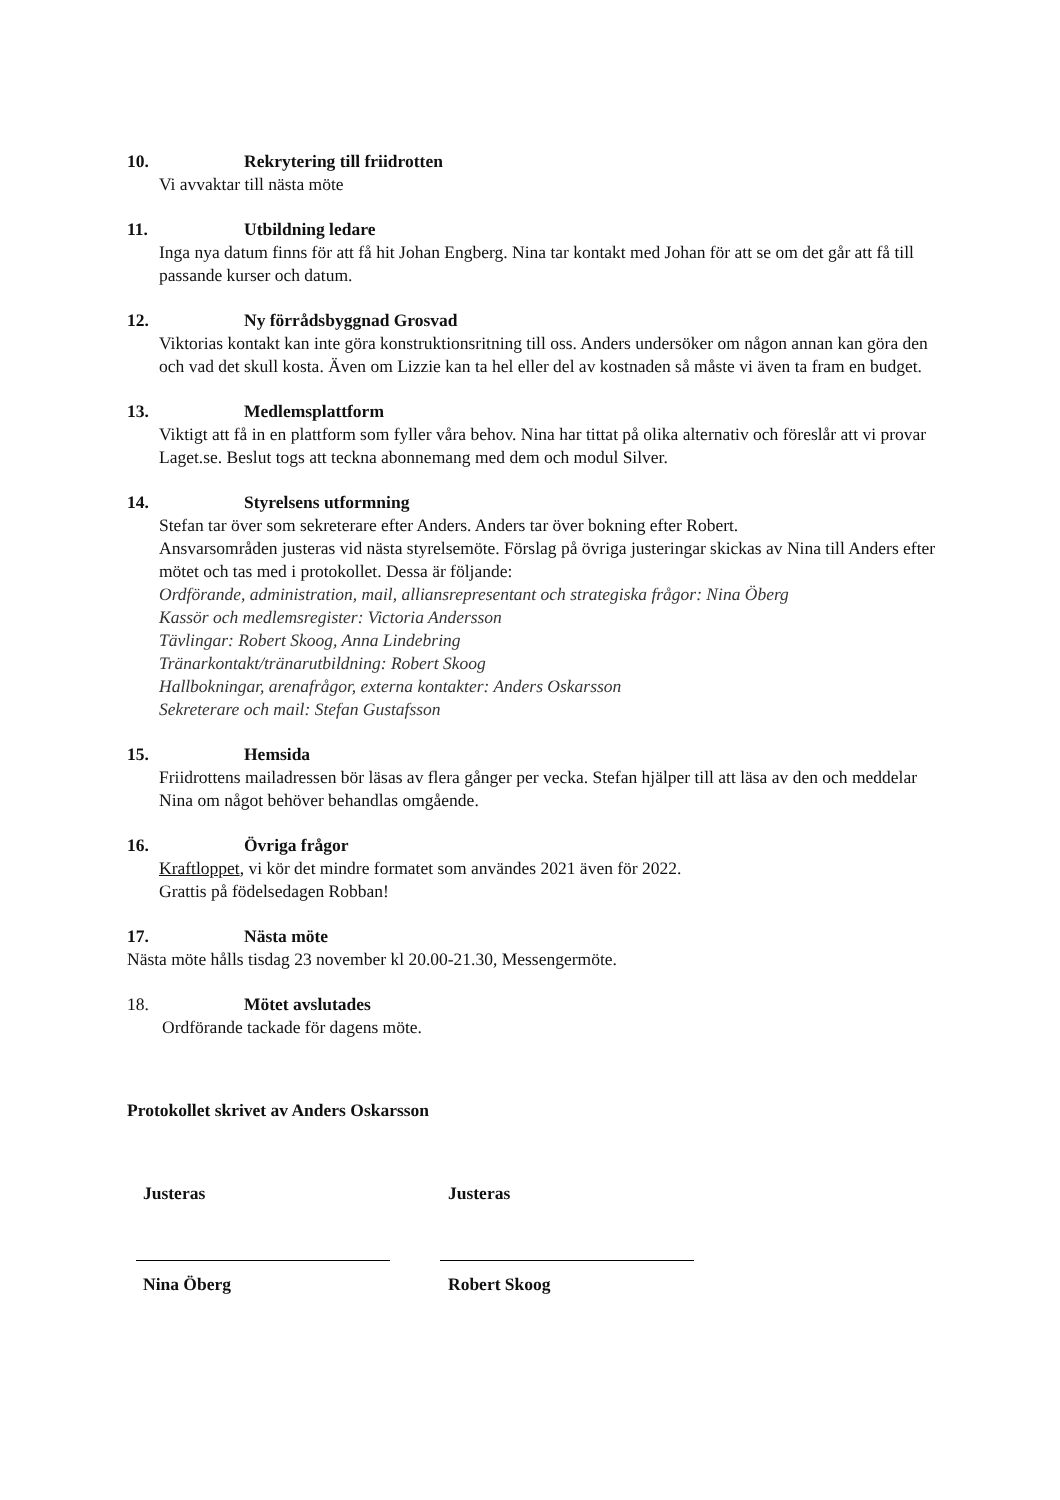10. Rekrytering till friidrotten
Vi avvaktar till nästa möte
11. Utbildning ledare
Inga nya datum finns för att få hit Johan Engberg. Nina tar kontakt med Johan för att se om det går att få till passande kurser och datum.
12. Ny förrådsbyggnad Grosvad
Viktorias kontakt kan inte göra konstruktionsritning till oss. Anders undersöker om någon annan kan göra den och vad det skull kosta. Även om Lizzie kan ta hel eller del av kostnaden så måste vi även ta fram en budget.
13. Medlemsplattform
Viktigt att få in en plattform som fyller våra behov. Nina har tittat på olika alternativ och föreslår att vi provar Laget.se. Beslut togs att teckna abonnemang med dem och modul Silver.
14. Styrelsens utformning
Stefan tar över som sekreterare efter Anders. Anders tar över bokning efter Robert.
Ansvarsområden justeras vid nästa styrelsemöte. Förslag på övriga justeringar skickas av Nina till Anders efter mötet och tas med i protokollet. Dessa är följande:
Ordförande, administration, mail, alliansrepresentant och strategiska frågor: Nina Öberg
Kassör och medlemsregister: Victoria Andersson
Tävlingar: Robert Skoog, Anna Lindebring
Tränarkontakt/tränarutbildning: Robert Skoog
Hallbokningar, arenafrågor, externa kontakter: Anders Oskarsson
Sekreterare och mail: Stefan Gustafsson
15. Hemsida
Friidrottens mailadressen bör läsas av flera gånger per vecka. Stefan hjälper till att läsa av den och meddelar Nina om något behöver behandlas omgående.
16. Övriga frågor
Kraftloppet, vi kör det mindre formatet som användes 2021 även för 2022.
Grattis på födelsedagen Robban!
17. Nästa möte
Nästa möte hålls tisdag 23 november kl 20.00-21.30, Messengermöte.
18. Mötet avslutades
Ordförande tackade för dagens möte.
Protokollet skrivet av Anders Oskarsson
Justeras Justeras
Nina Öberg Robert Skoog